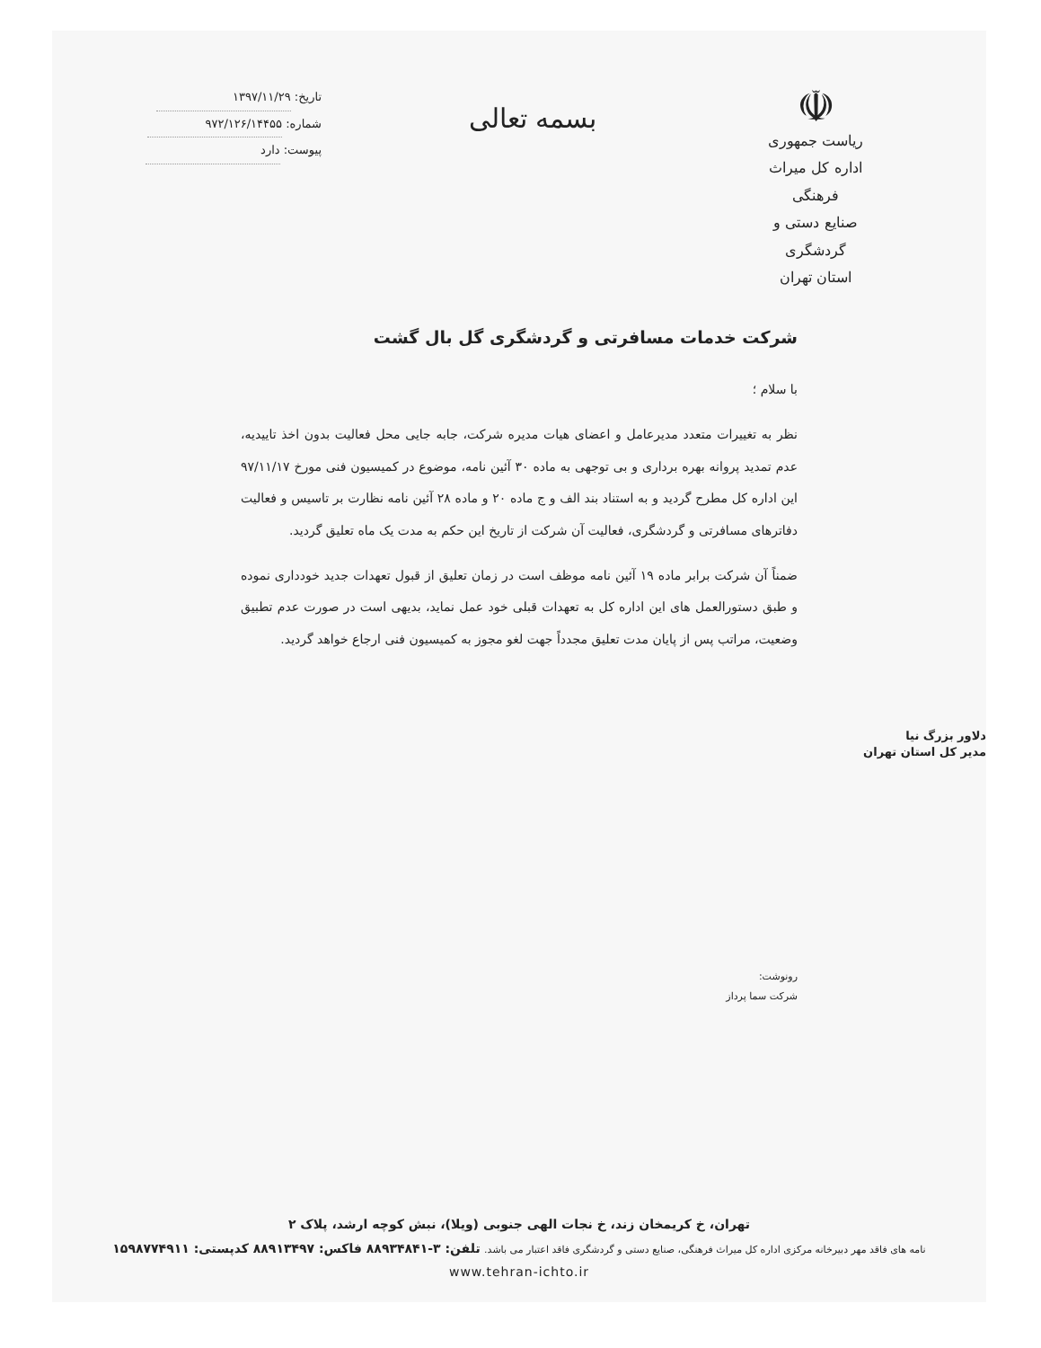☫
ریاست جمهوری
اداره کل میراث فرهنگی
صنایع دستی و گردشگری
استان تهران
بسمه تعالی
تاریخ: ۱۳۹۷/۱۱/۲۹
شماره: ۹۷۲/۱۲۶/۱۴۴۵۵
پیوست: دارد
شرکت خدمات مسافرتی و گردشگری گل بال گشت
با سلام ؛
نظر به تغییرات متعدد مدیرعامل و اعضای هیات مدیره شرکت، جابه جایی محل فعالیت بدون اخذ تاییدیه، عدم تمدید پروانه بهره برداری و بی توجهی به ماده ۳۰ آئین نامه، موضوع در کمیسیون فنی مورخ ۹۷/۱۱/۱۷ این اداره کل مطرح گردید و به استناد بند الف و ج ماده ۲۰ و ماده ۲۸ آئین نامه نظارت بر تاسیس و فعالیت دفاترهای مسافرتی و گردشگری، فعالیت آن شرکت از تاریخ این حکم به مدت یک ماه تعلیق گردید.
ضمناً آن شرکت برابر ماده ۱۹ آئین نامه موظف است در زمان تعلیق از قبول تعهدات جدید خودداری نموده و طبق دستورالعمل های این اداره کل به تعهدات قبلی خود عمل نماید، بدیهی است در صورت عدم تطبیق وضعیت، مراتب پس از پایان مدت تعلیق مجدداً جهت لغو مجوز به کمیسیون فنی ارجاع خواهد گردید.
دلاور بزرگ نیا
مدیر کل استان تهران
رونوشت:
شرکت سما پرداز
تهران، خ کریمخان زند، خ نجات الهی جنوبی (ویلا)، نبش کوچه ارشد، پلاک ۲
نامه های فاقد مهر دبیرخانه مرکزی اداره کل میراث فرهنگی، صنایع دستی و گردشگری فاقد اعتبار می باشد. تلفن: ۳-۸۸۹۳۴۸۴۱ فاکس: ۸۸۹۱۳۴۹۷ کدپستی: ۱۵۹۸۷۷۴۹۱۱
www.tehran-ichto.ir